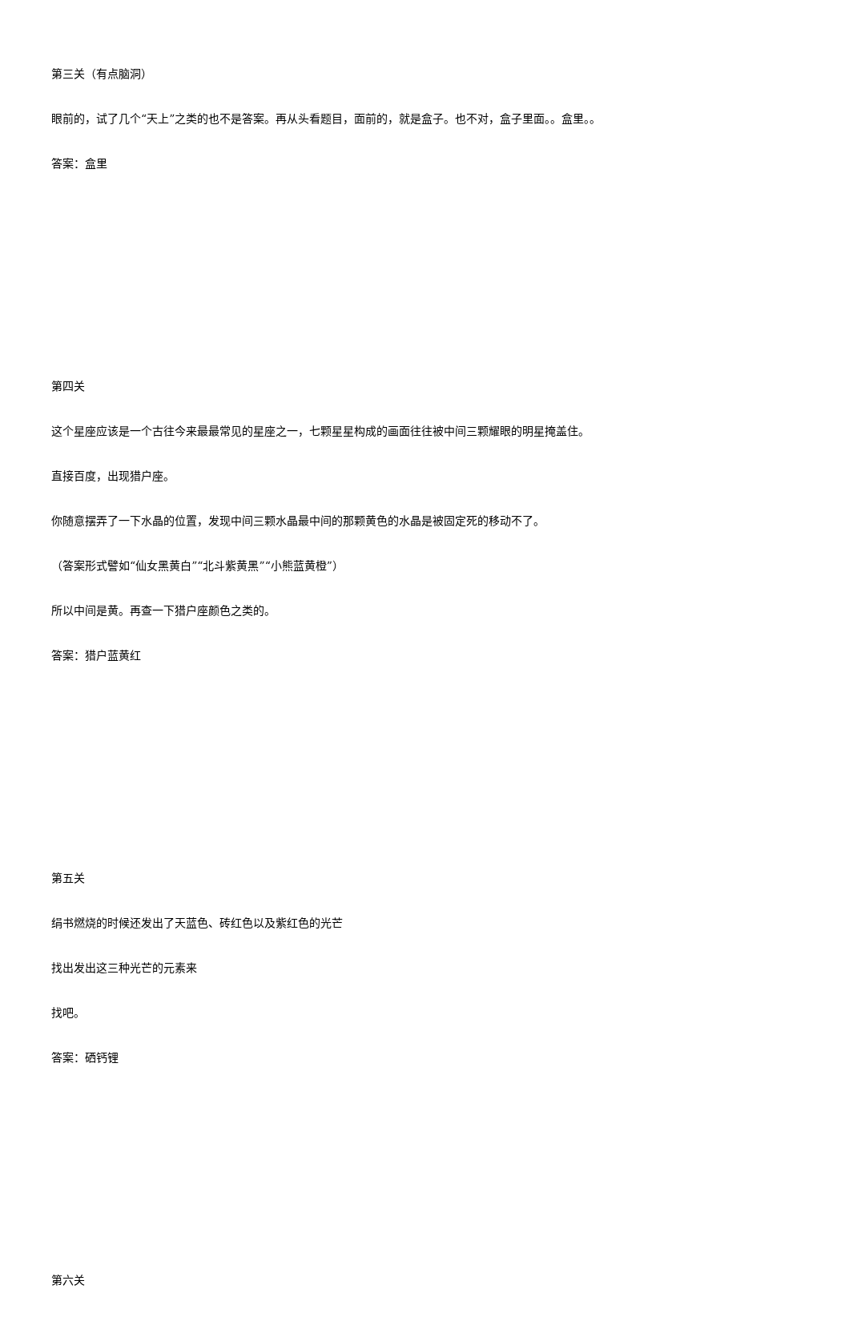第三关（有点脑洞）
眼前的，试了几个“天上”之类的也不是答案。再从头看题目，面前的，就是盒子。也不对，盒子里面。。盒里。。
答案：盒里
第四关
这个星座应该是一个古往今来最最常见的星座之一，七颗星星构成的画面往往被中间三颗耀眼的明星掩盖住。
直接百度，出现猎户座。
你随意摆弄了一下水晶的位置，发现中间三颗水晶最中间的那颗黄色的水晶是被固定死的移动不了。
（答案形式譬如“仙女黑黄白”“北斗紫黄黑”“小熊蓝黄橙”）
所以中间是黄。再查一下猎户座颜色之类的。
答案：猎户蓝黄红
第五关
绢书燃烧的时候还发出了天蓝色、砖红色以及紫红色的光芒
找出发出这三种光芒的元素来
找吧。
答案：硒钙锂
第六关